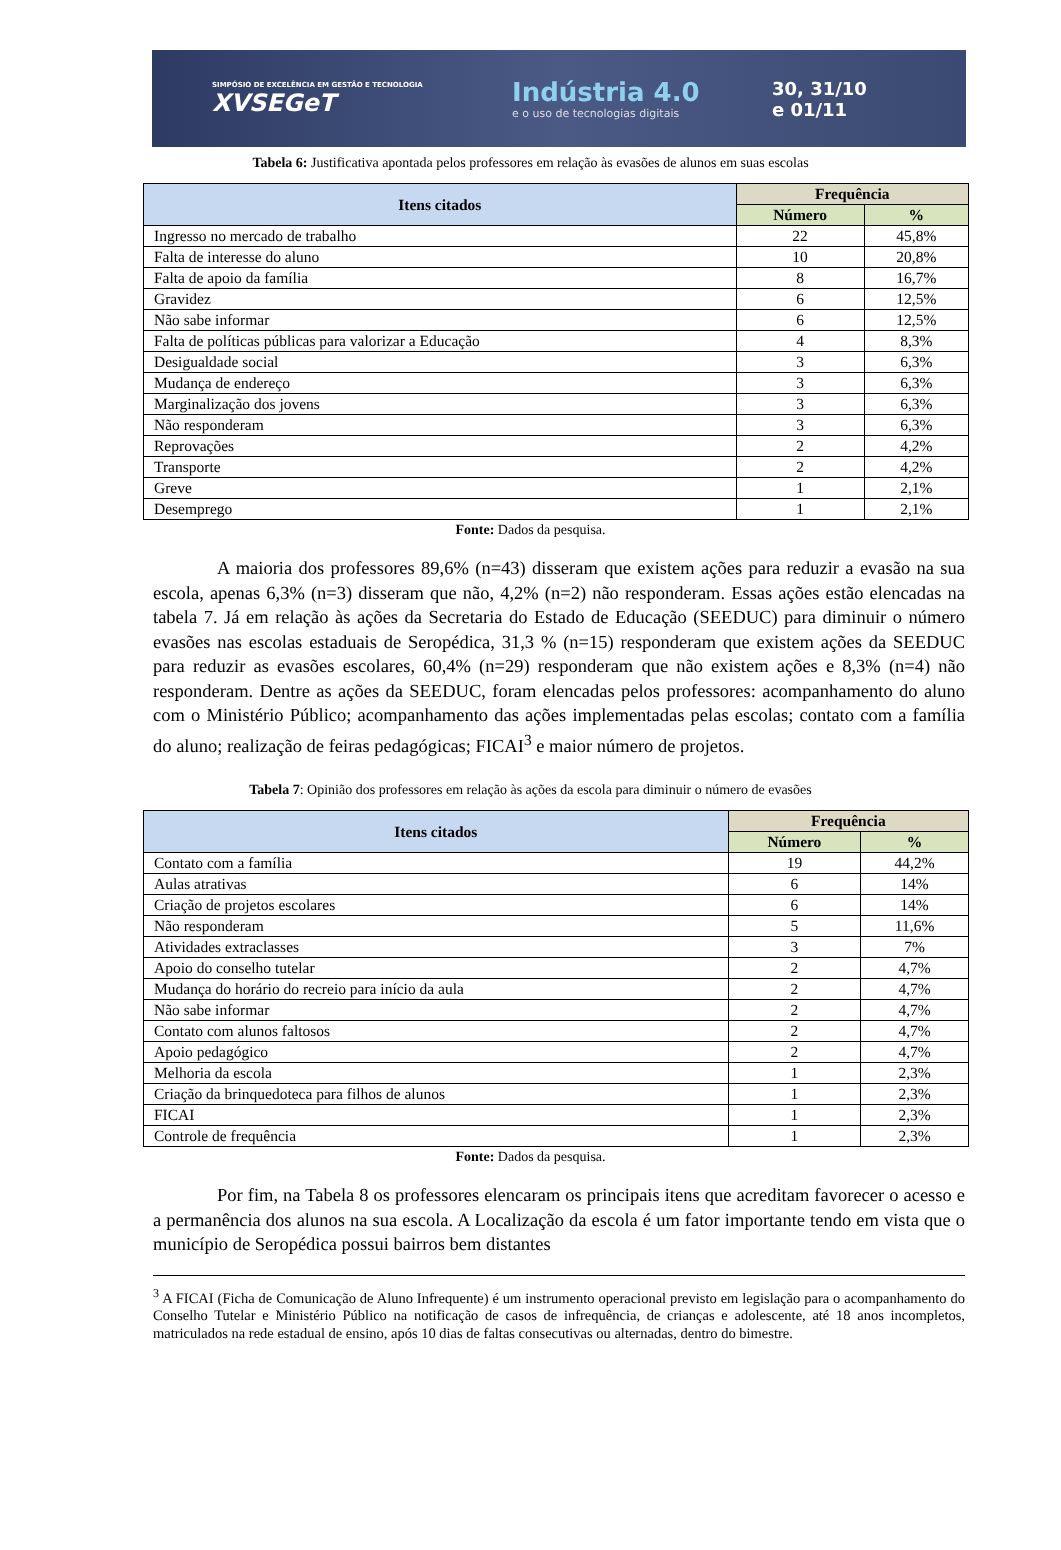SIMPÓSIO DE EXCELÊNCIA EM GESTÃO E TECNOLOGIA
XVSEGeT
Indústria 4.0
e o uso de tecnologias digitais
30, 31/10
e 01/11
Tabela 6: Justificativa apontada pelos professores em relação às evasões de alunos em suas escolas
| Itens citados | Frequência | |
| --- | --- | --- |
| | Número | % |
| Ingresso no mercado de trabalho | 22 | 45,8% |
| Falta de interesse do aluno | 10 | 20,8% |
| Falta de apoio da família | 8 | 16,7% |
| Gravidez | 6 | 12,5% |
| Não sabe informar | 6 | 12,5% |
| Falta de políticas públicas para valorizar a Educação | 4 | 8,3% |
| Desigualdade social | 3 | 6,3% |
| Mudança de endereço | 3 | 6,3% |
| Marginalização dos jovens | 3 | 6,3% |
| Não responderam | 3 | 6,3% |
| Reprovações | 2 | 4,2% |
| Transporte | 2 | 4,2% |
| Greve | 1 | 2,1% |
| Desemprego | 1 | 2,1% |
Fonte: Dados da pesquisa.
A maioria dos professores 89,6% (n=43) disseram que existem ações para reduzir a evasão na sua escola, apenas 6,3% (n=3) disseram que não, 4,2% (n=2) não responderam. Essas ações estão elencadas na tabela 7. Já em relação às ações da Secretaria do Estado de Educação (SEEDUC) para diminuir o número evasões nas escolas estaduais de Seropédica, 31,3 % (n=15) responderam que existem ações da SEEDUC para reduzir as evasões escolares, 60,4% (n=29) responderam que não existem ações e 8,3% (n=4) não responderam. Dentre as ações da SEEDUC, foram elencadas pelos professores: acompanhamento do aluno com o Ministério Público; acompanhamento das ações implementadas pelas escolas; contato com a família do aluno; realização de feiras pedagógicas; FICAI<sup>3</sup> e maior número de projetos.
Tabela 7: Opinião dos professores em relação às ações da escola para diminuir o número de evasões
| Itens citados | Frequência | |
| --- | --- | --- |
| | Número | % |
| Contato com a família | 19 | 44,2% |
| Aulas atrativas | 6 | 14% |
| Criação de projetos escolares | 6 | 14% |
| Não responderam | 5 | 11,6% |
| Atividades extraclasses | 3 | 7% |
| Apoio do conselho tutelar | 2 | 4,7% |
| Mudança do horário do recreio para início da aula | 2 | 4,7% |
| Não sabe informar | 2 | 4,7% |
| Contato com alunos faltosos | 2 | 4,7% |
| Apoio pedagógico | 2 | 4,7% |
| Melhoria da escola | 1 | 2,3% |
| Criação da brinquedoteca para filhos de alunos | 1 | 2,3% |
| FICAI | 1 | 2,3% |
| Controle de frequência | 1 | 2,3% |
Fonte: Dados da pesquisa.
Por fim, na Tabela 8 os professores elencaram os principais itens que acreditam favorecer o acesso e a permanência dos alunos na sua escola. A Localização da escola é um fator importante tendo em vista que o município de Seropédica possui bairros bem distantes
<sup>3</sup> A FICAI (Ficha de Comunicação de Aluno Infrequente) é um instrumento operacional previsto em legislação para o acompanhamento do Conselho Tutelar e Ministério Público na notificação de casos de infrequência, de crianças e adolescente, até 18 anos incompletos, matriculados na rede estadual de ensino, após 10 dias de faltas consecutivas ou alternadas, dentro do bimestre.